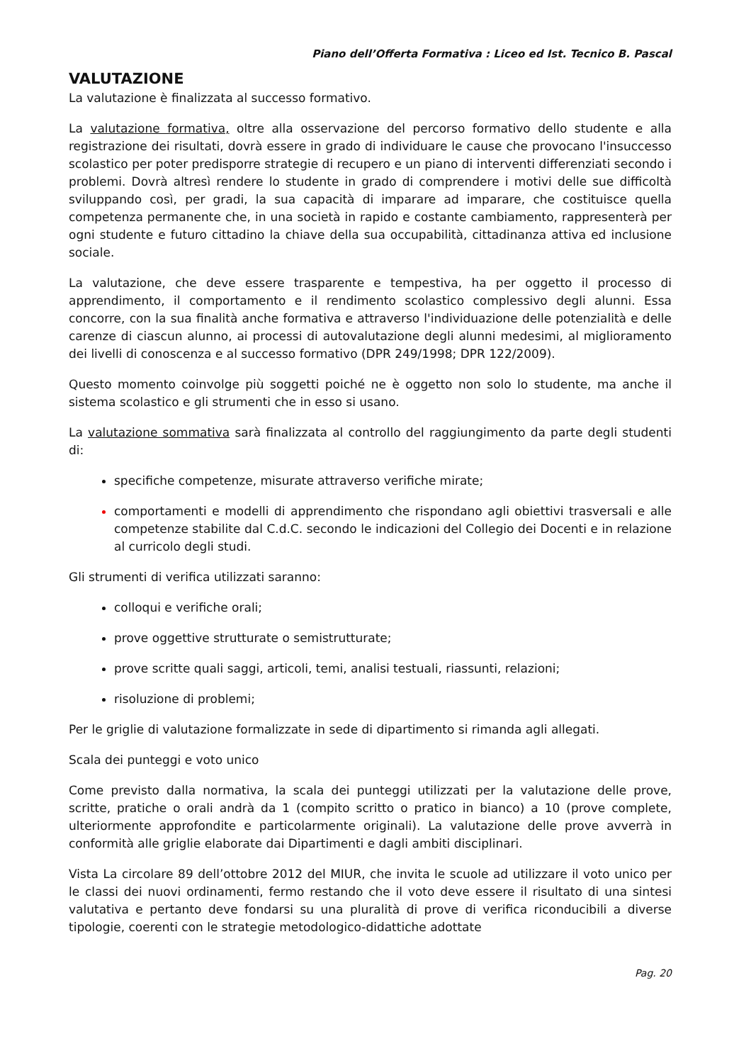Piano dell’Offerta Formativa : Liceo ed Ist. Tecnico B. Pascal
VALUTAZIONE
La valutazione è finalizzata al successo formativo.
La valutazione formativa, oltre alla osservazione del percorso formativo dello studente e alla registrazione dei risultati, dovrà essere in grado di individuare le cause che provocano l'insuccesso scolastico per poter predisporre strategie di recupero e un piano di interventi differenziati secondo i problemi. Dovrà altresì rendere lo studente in grado di comprendere i motivi delle sue difficoltà sviluppando così, per gradi, la sua capacità di imparare ad imparare, che costituisce quella competenza permanente che, in una società in rapido e costante cambiamento, rappresenterà per ogni studente e futuro cittadino la chiave della sua occupabilità, cittadinanza attiva ed inclusione sociale.
La valutazione, che deve essere trasparente e tempestiva, ha per oggetto il processo di apprendimento, il comportamento e il rendimento scolastico complessivo degli alunni. Essa concorre, con la sua finalità anche formativa e attraverso l'individuazione delle potenzialità e delle carenze di ciascun alunno, ai processi di autovalutazione degli alunni medesimi, al miglioramento dei livelli di conoscenza e al successo formativo (DPR 249/1998; DPR 122/2009).
Questo momento coinvolge più soggetti poiché ne è oggetto non solo lo studente, ma anche il sistema scolastico e gli strumenti che in esso si usano.
La valutazione sommativa sarà finalizzata al controllo del raggiungimento da parte degli studenti di:
specifiche competenze, misurate attraverso verifiche mirate;
comportamenti e modelli di apprendimento che rispondano agli obiettivi trasversali e alle competenze stabilite dal C.d.C. secondo le indicazioni del Collegio dei Docenti e in relazione al curricolo degli studi.
Gli strumenti di verifica utilizzati saranno:
colloqui e verifiche orali;
prove oggettive strutturate o semistrutturate;
prove scritte quali saggi, articoli, temi, analisi testuali, riassunti, relazioni;
risoluzione di problemi;
Per le griglie di valutazione formalizzate in sede di dipartimento si rimanda agli allegati.
Scala dei punteggi e voto unico
Come previsto dalla normativa, la scala dei punteggi utilizzati per la valutazione delle prove, scritte, pratiche o orali andrà da 1 (compito scritto o pratico in bianco) a 10 (prove complete, ulteriormente approfondite e particolarmente originali). La valutazione delle prove avverrà in conformità alle griglie elaborate dai Dipartimenti e dagli ambiti disciplinari.
Vista La circolare 89 dell’ottobre 2012 del MIUR, che invita le scuole ad utilizzare il voto unico per le classi dei nuovi ordinamenti, fermo restando che il voto deve essere il risultato di una sintesi valutativa e pertanto deve fondarsi su una pluralità di prove di verifica riconducibili a diverse tipologie, coerenti con le strategie metodologico-didattiche adottate
Pag. 20